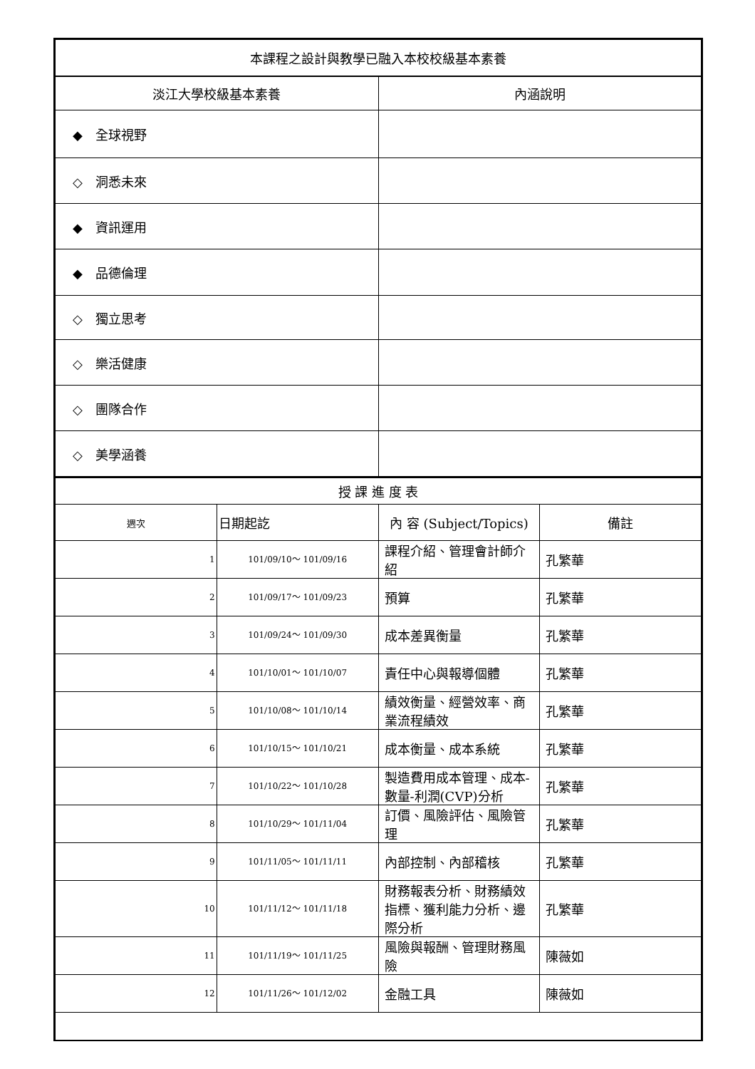| 本課程之設計與教學已融入本校校級基本素養 | |
| 淡江大學校級基本素養 | 內涵說明 |
| ◆ 全球視野 | |
| ◇ 洞悉未來 | |
| ◆ 資訊運用 | |
| ◆ 品德倫理 | |
| ◇ 獨立思考 | |
| ◇ 樂活健康 | |
| ◇ 團隊合作 | |
| ◇ 美學涵養 | |
| 授 課 進 度 表 | | | |
| 週次 | 日期起訖 | 內 容 (Subject/Topics) | 備註 |
| 1 | 101/09/10～ 101/09/16 | 課程介紹、管理會計師介紹 | 孔繁華 |
| 2 | 101/09/17～ 101/09/23 | 預算 | 孔繁華 |
| 3 | 101/09/24～ 101/09/30 | 成本差異衡量 | 孔繁華 |
| 4 | 101/10/01～ 101/10/07 | 責任中心與報導個體 | 孔繁華 |
| 5 | 101/10/08～ 101/10/14 | 績效衡量、經營效率、商業流程績效 | 孔繁華 |
| 6 | 101/10/15～ 101/10/21 | 成本衡量、成本系統 | 孔繁華 |
| 7 | 101/10/22～ 101/10/28 | 製造費用成本管理、成本-數量-利潤(CVP)分析 | 孔繁華 |
| 8 | 101/10/29～ 101/11/04 | 訂價、風險評估、風險管理 | 孔繁華 |
| 9 | 101/11/05～ 101/11/11 | 內部控制、內部稽核 | 孔繁華 |
| 10 | 101/11/12～ 101/11/18 | 財務報表分析、財務績效指標、獲利能力分析、邊際分析 | 孔繁華 |
| 11 | 101/11/19～ 101/11/25 | 風險與報酬、管理財務風險 | 陳薇如 |
| 12 | 101/11/26～ 101/12/02 | 金融工具 | 陳薇如 |